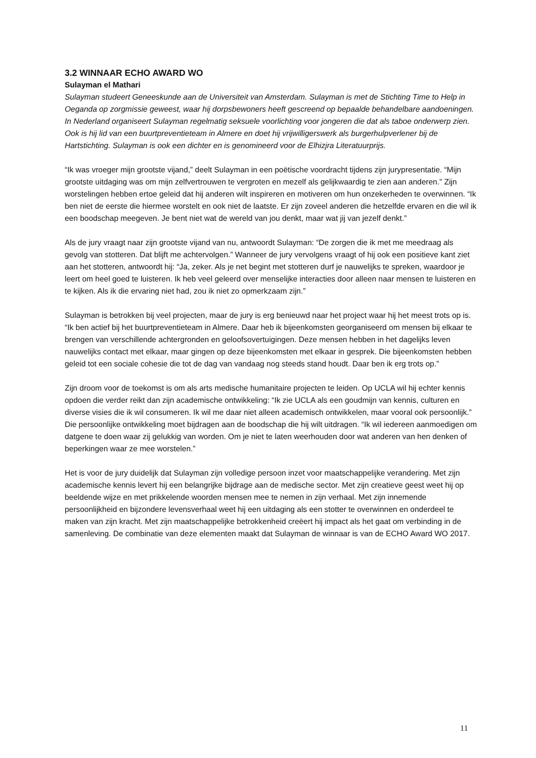3.2 WINNAAR ECHO AWARD WO
Sulayman el Mathari
Sulayman studeert Geneeskunde aan de Universiteit van Amsterdam. Sulayman is met de Stichting Time to Help in Oeganda op zorgmissie geweest, waar hij dorpsbewoners heeft gescreend op bepaalde behandelbare aandoeningen. In Nederland organiseert Sulayman regelmatig seksuele voorlichting voor jongeren die dat als taboe onderwerp zien. Ook is hij lid van een buurtpreventieteam in Almere en doet hij vrijwilligerswerk als burgerhulpverlener bij de Hartstichting. Sulayman is ook een dichter en is genomineerd voor de Elhizjra Literatuurprijs.
“Ik was vroeger mijn grootste vijand,” deelt Sulayman in een poëtische voordracht tijdens zijn jurypresentatie. “Mijn grootste uitdaging was om mijn zelfvertrouwen te vergroten en mezelf als gelijkwaardig te zien aan anderen.” Zijn worstelingen hebben ertoe geleid dat hij anderen wilt inspireren en motiveren om hun onzekerheden te overwinnen. “Ik ben niet de eerste die hiermee worstelt en ook niet de laatste. Er zijn zoveel anderen die hetzelfde ervaren en die wil ik een boodschap meegeven. Je bent niet wat de wereld van jou denkt, maar wat jij van jezelf denkt.”
Als de jury vraagt naar zijn grootste vijand van nu, antwoordt Sulayman: “De zorgen die ik met me meedraag als gevolg van stotteren. Dat blijft me achtervolgen.” Wanneer de jury vervolgens vraagt of hij ook een positieve kant ziet aan het stotteren, antwoordt hij: “Ja, zeker. Als je net begint met stotteren durf je nauwelijks te spreken, waardoor je leert om heel goed te luisteren. Ik heb veel geleerd over menselijke interacties door alleen naar mensen te luisteren en te kijken. Als ik die ervaring niet had, zou ik niet zo opmerkzaam zijn.”
Sulayman is betrokken bij veel projecten, maar de jury is erg benieuwd naar het project waar hij het meest trots op is. “Ik ben actief bij het buurtpreventieteam in Almere. Daar heb ik bijeenkomsten georganiseerd om mensen bij elkaar te brengen van verschillende achtergronden en geloofsovertuigingen. Deze mensen hebben in het dagelijks leven nauwelijks contact met elkaar, maar gingen op deze bijeenkomsten met elkaar in gesprek. Die bijeenkomsten hebben geleid tot een sociale cohesie die tot de dag van vandaag nog steeds stand houdt. Daar ben ik erg trots op.”
Zijn droom voor de toekomst is om als arts medische humanitaire projecten te leiden. Op UCLA wil hij echter kennis opdoen die verder reikt dan zijn academische ontwikkeling: “Ik zie UCLA als een goudmijn van kennis, culturen en diverse visies die ik wil consumeren. Ik wil me daar niet alleen academisch ontwikkelen, maar vooral ook persoonlijk.” Die persoonlijke ontwikkeling moet bijdragen aan de boodschap die hij wilt uitdragen. “Ik wil iedereen aanmoedigen om datgene te doen waar zij gelukkig van worden. Om je niet te laten weerhouden door wat anderen van hen denken of beperkingen waar ze mee worstelen.”
Het is voor de jury duidelijk dat Sulayman zijn volledige persoon inzet voor maatschappelijke verandering. Met zijn academische kennis levert hij een belangrijke bijdrage aan de medische sector. Met zijn creatieve geest weet hij op beeldende wijze en met prikkelende woorden mensen mee te nemen in zijn verhaal. Met zijn innemende persoonlijkheid en bijzondere levensverhaal weet hij een uitdaging als een stotter te overwinnen en onderdeel te maken van zijn kracht. Met zijn maatschappelijke betrokkenheid creëert hij impact als het gaat om verbinding in de samenleving. De combinatie van deze elementen maakt dat Sulayman de winnaar is van de ECHO Award WO 2017.
11